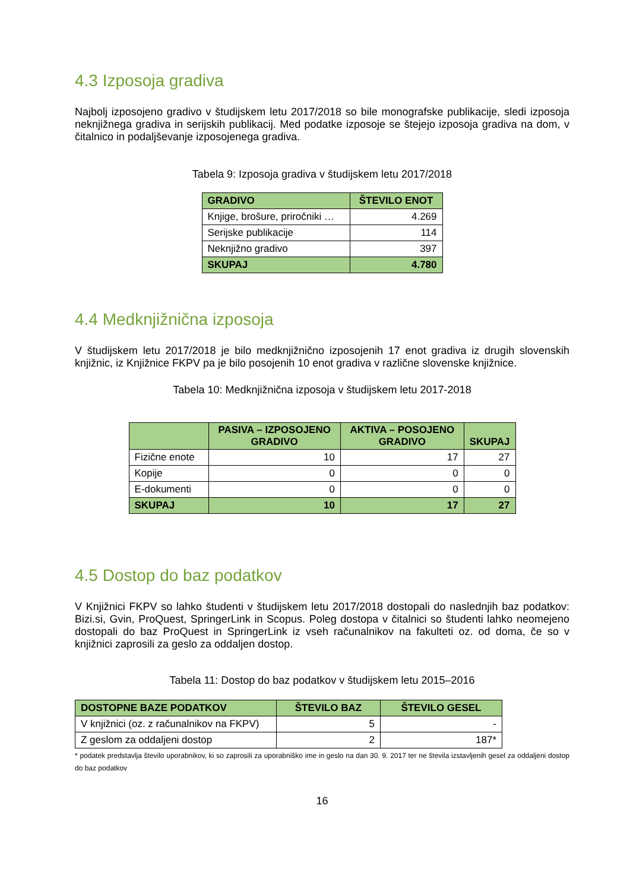4.3 Izposoja gradiva
Najbolj izposojeno gradivo v študijskem letu 2017/2018 so bile monografske publikacije, sledi izposoja neknjižnega gradiva in serijskih publikacij. Med podatke izposoje se štejejo izposoja gradiva na dom, v čitalnico in podaljševanje izposojenega gradiva.
Tabela 9: Izposoja gradiva v študijskem letu 2017/2018
| GRADIVO | ŠTEVILO ENOT |
| --- | --- |
| Knjige, brošure, priročniki … | 4.269 |
| Serijske publikacije | 114 |
| Neknjižno gradivo | 397 |
| SKUPAJ | 4.780 |
4.4 Medknjižnična izposoja
V študijskem letu 2017/2018 je bilo medknjižnično izposojenih 17 enot gradiva iz drugih slovenskih knjižnic, iz Knjižnice FKPV pa je bilo posojenih 10 enot gradiva v različne slovenske knjižnice.
Tabela 10: Medknjižnična izposoja v študijskem letu 2017-2018
| | PASIVA – IZPOSOJENO GRADIVO | AKTIVA – POSOJENO GRADIVO | SKUPAJ |
| --- | --- | --- | --- |
| Fizične enote | 10 | 17 | 27 |
| Kopije | 0 | 0 | 0 |
| E-dokumenti | 0 | 0 | 0 |
| SKUPAJ | 10 | 17 | 27 |
4.5 Dostop do baz podatkov
V Knjižnici FKPV so lahko študenti v študijskem letu 2017/2018 dostopali do naslednjih baz podatkov: Bizi.si, Gvin, ProQuest, SpringerLink in Scopus. Poleg dostopa v čitalnici so študenti lahko neomejeno dostopali do baz ProQuest in SpringerLink iz vseh računalnikov na fakulteti oz. od doma, če so v knjižnici zaprosili za geslo za oddaljen dostop.
Tabela 11: Dostop do baz podatkov v študijskem letu 2015–2016
| DOSTOPNE BAZE PODATKOV | ŠTEVILO BAZ | ŠTEVILO GESEL |
| --- | --- | --- |
| V knjižnici (oz. z računalnikov na FKPV) | 5 | - |
| Z geslom za oddaljeni dostop | 2 | 187* |
* podatek predstavlja število uporabnikov, ki so zaprosili za uporabniško ime in geslo na dan 30. 9. 2017 ter ne števila izstavljenih gesel za oddaljeni dostop do baz podatkov
16